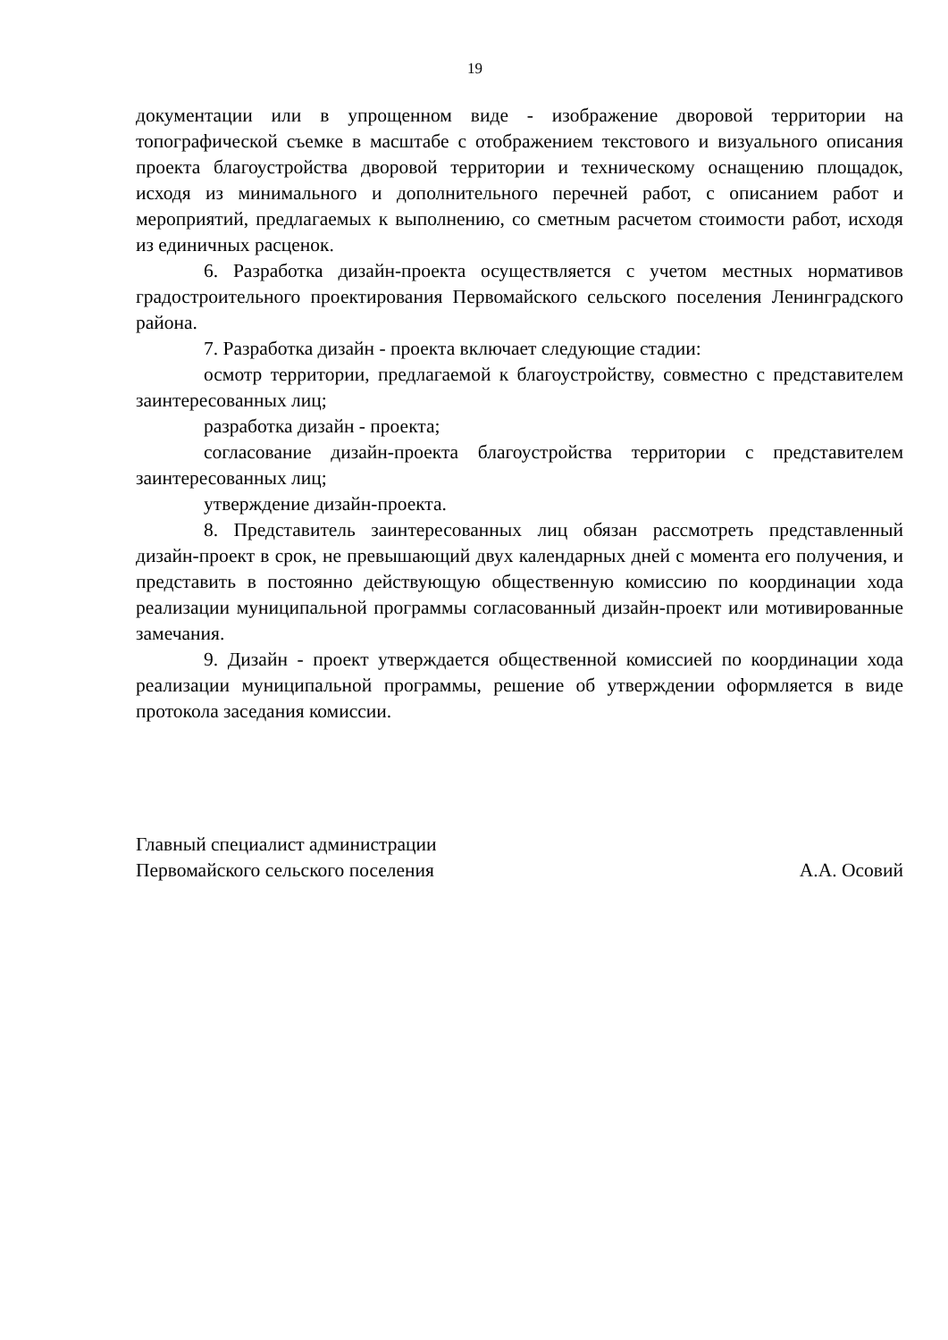19
документации или в упрощенном виде - изображение дворовой территории на топографической съемке в масштабе с отображением текстового и визуального описания проекта благоустройства дворовой территории и техническому оснащению площадок, исходя из минимального и дополнительного перечней работ, с описанием работ и мероприятий, предлагаемых к выполнению, со сметным расчетом стоимости работ, исходя из единичных расценок.
6. Разработка дизайн-проекта осуществляется с учетом местных нормативов градостроительного проектирования Первомайского сельского поселения Ленинградского района.
7. Разработка дизайн - проекта включает следующие стадии:
осмотр территории, предлагаемой к благоустройству, совместно с представителем заинтересованных лиц;
разработка дизайн - проекта;
согласование дизайн-проекта благоустройства территории с представителем заинтересованных лиц;
утверждение дизайн-проекта.
8. Представитель заинтересованных лиц обязан рассмотреть представленный дизайн-проект в срок, не превышающий двух календарных дней с момента его получения, и представить в постоянно действующую общественную комиссию по координации хода реализации муниципальной программы согласованный дизайн-проект или мотивированные замечания.
9. Дизайн - проект утверждается общественной комиссией по координации хода реализации муниципальной программы, решение об утверждении оформляется в виде протокола заседания комиссии.
Главный специалист администрации
Первомайского сельского поселения
А.А. Осовий